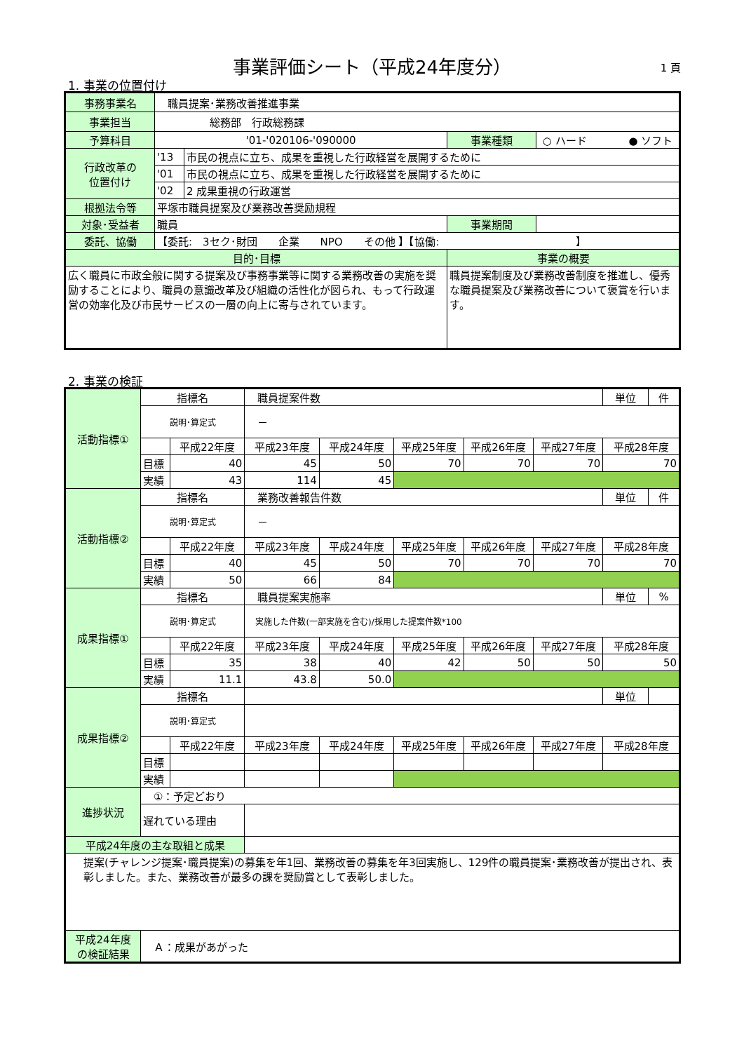事業評価シート（平成24年度分） 1 頁
1. 事業の位置付け
| 事務事業名 | 職員提案･業務改善推進事業 | | | |
| 事業担当 | 総務部 行政総務課 | | | |
| 予算科目 | '01-'020106-'090000 | | 事業種類 | ○ ハード ● ソフト |
| 行政改革の 位置付け | '13 | 市民の視点に立ち、成果を重視した行政経営を展開するために | | |
| | '01 | 市民の視点に立ち、成果を重視した行政経営を展開するために | | |
| | '02 | 2 成果重視の行政運営 | | |
| 根拠法令等 | 平塚市職員提案及び業務改善奨励規程 | | | |
| 対象･受益者 | 職員 | | 事業期間 | |
| 委託、協働 | 【委託: 3セク･財団 企業 NPO その他 】【協働: 】 | | | |
| 目的･目標 | | | 事業の概要 | |
| 広く職員に市政全般に関する提案及び事務事業等に関する業務改善の実施を奨励することにより、職員の意識改革及び組織の活性化が図られ、もって行政運営の効率化及び市民サービスの一層の向上に寄与されています。 | | | 職員提案制度及び業務改善制度を推進し、優秀な職員提案及び業務改善について褒賞を行います。 | |
2. 事業の検証
| 活動指標① | 指標名 | | 職員提案件数 | | | | | 単位 | 件 |
| | 説明･算定式 | | － | | | | | | |
| | | 平成22年度 | 平成23年度 | 平成24年度 | 平成25年度 | 平成26年度 | 平成27年度 | 平成28年度 | |
| | 目標 | 40 | 45 | 50 | 70 | 70 | 70 | 70 | |
| | 実績 | 43 | 114 | 45 | | | | | |
| 活動指標② | 指標名 | | 業務改善報告件数 | | | | | 単位 | 件 |
| | 説明･算定式 | | － | | | | | | |
| | | 平成22年度 | 平成23年度 | 平成24年度 | 平成25年度 | 平成26年度 | 平成27年度 | 平成28年度 | |
| | 目標 | 40 | 45 | 50 | 70 | 70 | 70 | 70 | |
| | 実績 | 50 | 66 | 84 | | | | | |
| 成果指標① | 指標名 | | 職員提案実施率 | | | | | 単位 | % |
| | 説明･算定式 | | 実施した件数(一部実施を含む)/採用した提案件数*100 | | | | | | |
| | | 平成22年度 | 平成23年度 | 平成24年度 | 平成25年度 | 平成26年度 | 平成27年度 | 平成28年度 | |
| | 目標 | 35 | 38 | 40 | 42 | 50 | 50 | 50 | |
| | 実績 | 11.1 | 43.8 | 50.0 | | | | | |
| 成果指標② | 指標名 | | | | | | | 単位 | |
| | 説明･算定式 | | | | | | | | |
| | | 平成22年度 | 平成23年度 | 平成24年度 | 平成25年度 | 平成26年度 | 平成27年度 | 平成28年度 | |
| | 目標 | | | | | | | | |
| | 実績 | | | | | | | | |
| 進捗状況 | ①：予定どおり | | | | | | | | |
| | 遅れている理由 | | | | | | | | |
| 平成24年度の主な取組と成果 | | | | | | | | | |
| 提案(チャレンジ提案･職員提案)の募集を年1回、業務改善の募集を年3回実施し、129件の職員提案･業務改善が提出され、表彰しました。また、業務改善が最多の課を奨励賞として表彰しました。 | | | | | | | | | |
| 平成24年度 の検証結果 | Ａ：成果があがった | | | | | | | | |